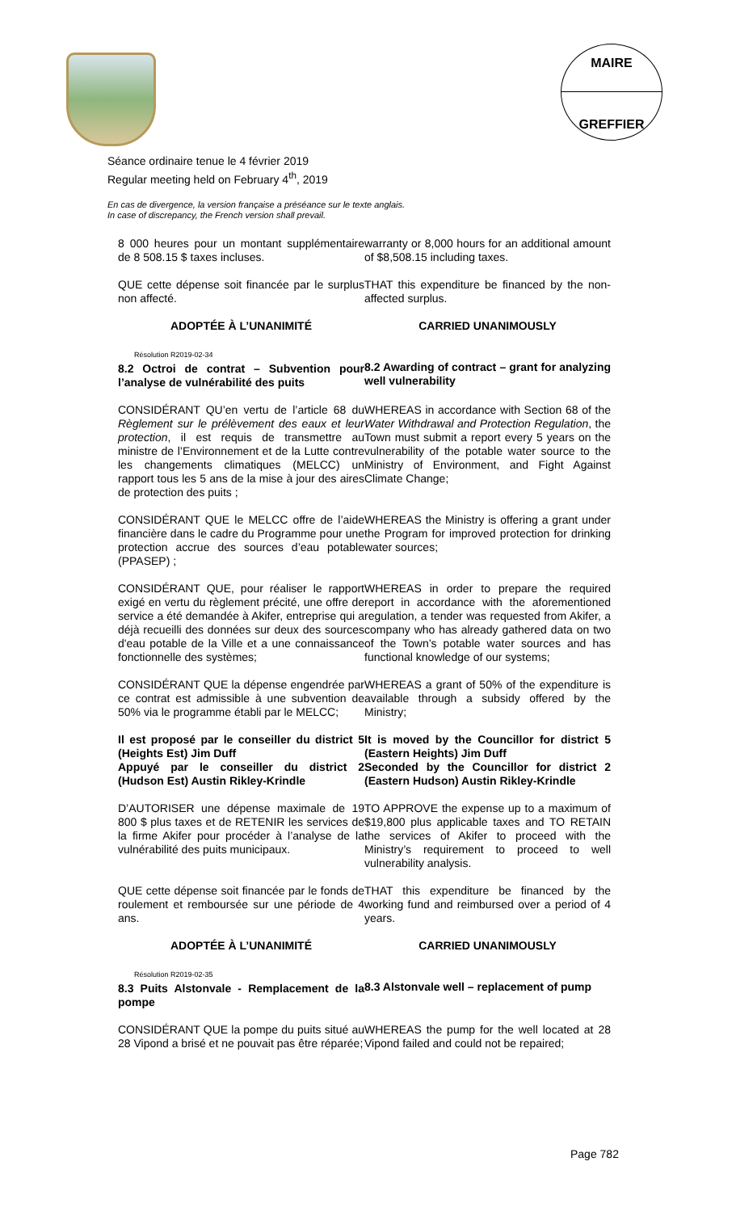MAIRE
GREFFIER
Séance ordinaire tenue le 4 février 2019
Regular meeting held on February 4<sup>th</sup>, 2019
En cas de divergence, la version française a préséance sur le texte anglais.
In case of discrepancy, the French version shall prevail.
8 000 heures pour un montant supplémentaire de 8 508.15 $ taxes incluses.
warranty or 8,000 hours for an additional amount of $8,508.15 including taxes.
QUE cette dépense soit financée par le surplus non affecté.
THAT this expenditure be financed by the non-affected surplus.
ADOPTÉE À L’UNANIMITÉ CARRIED UNANIMOUSLY
Résolution R2019-02-34
8.2 Octroi de contrat – Subvention pour l’analyse de vulnérabilité des puits
8.2 Awarding of contract – grant for analyzing well vulnerability
CONSIDÉRANT QU’en vertu de l’article 68 du Règlement sur le prélèvement des eaux et leur protection, il est requis de transmettre au ministre de l’Environnement et de la Lutte contre les changements climatiques (MELCC) un rapport tous les 5 ans de la mise à jour des aires de protection des puits ;
WHEREAS in accordance with Section 68 of the Water Withdrawal and Protection Regulation, the Town must submit a report every 5 years on the vulnerability of the potable water source to the Ministry of Environment, and Fight Against Climate Change;
CONSIDÉRANT QUE le MELCC offre de l’aide financière dans le cadre du Programme pour une protection accrue des sources d’eau potable (PPASEP) ;
WHEREAS the Ministry is offering a grant under the Program for improved protection for drinking water sources;
CONSIDÉRANT QUE, pour réaliser le rapport exigé en vertu du règlement précité, une offre de service a été demandée à Akifer, entreprise qui a déjà recueilli des données sur deux des sources d'eau potable de la Ville et a une connaissance fonctionnelle des systèmes;
WHEREAS in order to prepare the required report in accordance with the aforementioned regulation, a tender was requested from Akifer, a company who has already gathered data on two of the Town’s potable water sources and has functional knowledge of our systems;
CONSIDÉRANT QUE la dépense engendrée par ce contrat est admissible à une subvention de 50% via le programme établi par le MELCC;
WHEREAS a grant of 50% of the expenditure is available through a subsidy offered by the Ministry;
Il est proposé par le conseiller du district 5 (Heights Est) Jim Duff
Appuyé par le conseiller du district 2 (Hudson Est) Austin Rikley-Krindle
It is moved by the Councillor for district 5 (Eastern Heights) Jim Duff
Seconded by the Councillor for district 2 (Eastern Hudson) Austin Rikley-Krindle
D’AUTORISER une dépense maximale de 19 800 $ plus taxes et de RETENIR les services de la firme Akifer pour procéder à l’analyse de la vulnérabilité des puits municipaux.
TO APPROVE the expense up to a maximum of $19,800 plus applicable taxes and TO RETAIN the services of Akifer to proceed with the Ministry’s requirement to proceed to well vulnerability analysis.
QUE cette dépense soit financée par le fonds de roulement et remboursée sur une période de 4 ans.
THAT this expenditure be financed by the working fund and reimbursed over a period of 4 years.
ADOPTÉE À L’UNANIMITÉ CARRIED UNANIMOUSLY
Résolution R2019-02-35
8.3 Puits Alstonvale - Remplacement de la pompe
8.3 Alstonvale well – replacement of pump
CONSIDÉRANT QUE la pompe du puits situé au 28 Vipond a brisé et ne pouvait pas être réparée;
WHEREAS the pump for the well located at 28 Vipond failed and could not be repaired;
Page 782